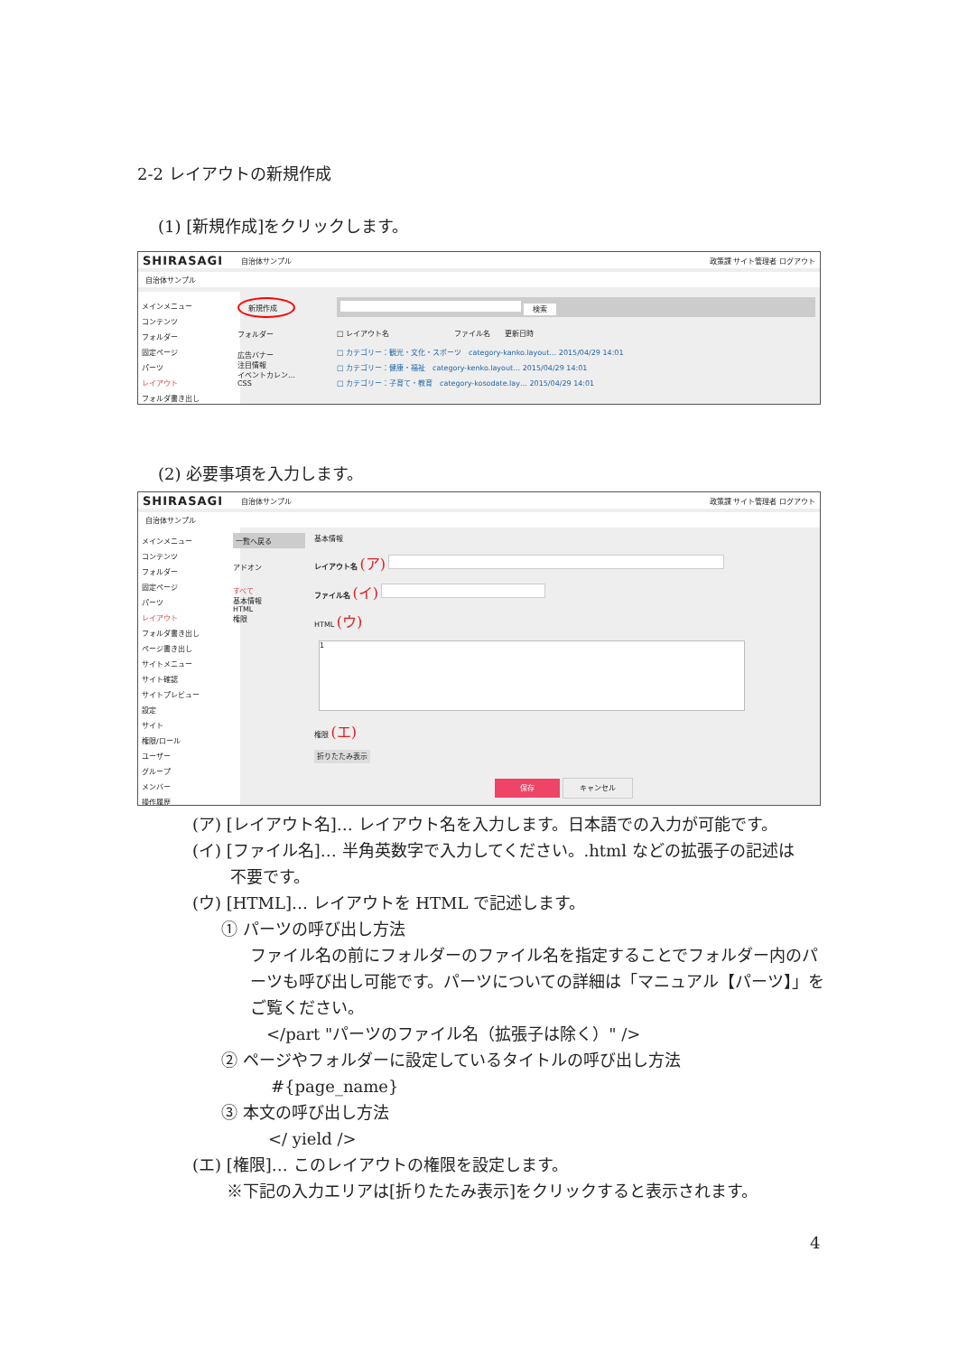2-2 レイアウトの新規作成
(1) [新規作成]をクリックします。
SHIRASAGI 自治体サンプル 政策課 サイト管理者 ログアウト
自治体サンプル
メインメニュー
コンテンツ
フォルダー
固定ページ
パーツ
レイアウト
フォルダ書き出し
新規作成
フォルダー
広告バナー
注目情報
イベントカレン…
CSS
検索
□ レイアウト名　　　　　　　　　ファイル名　　更新日時
□ カテゴリー：観光・文化・スポーツ　category-kanko.layout… 2015/04/29 14:01
□ カテゴリー：健康・福祉　category-kenko.layout… 2015/04/29 14:01
□ カテゴリー：子育て・教育　category-kosodate.lay… 2015/04/29 14:01
(2) 必要事項を入力します。
SHIRASAGI 自治体サンプル 政策課 サイト管理者 ログアウト
自治体サンプル
メインメニュー
コンテンツ
フォルダー
固定ページ
パーツ
レイアウト
フォルダ書き出し
ページ書き出し
サイトメニュー
サイト確認
サイトプレビュー
設定
サイト
権限/ロール
ユーザー
グループ
メンバー
操作履歴
一覧へ戻る
アドオン
すべて
基本情報
HTML
権限
基本情報
レイアウト名 (ア)
ファイル名 (イ)
HTML (ウ)
1
権限 (エ)
折りたたみ表示
保存 キャンセル
(ア) [レイアウト名]… レイアウト名を入力します。日本語での入力が可能です。
(イ) [ファイル名]… 半角英数字で入力してください。.html などの拡張子の記述は
　　 不要です。
(ウ) [HTML]… レイアウトを HTML で記述します。
① パーツの呼び出し方法
ファイル名の前にフォルダーのファイル名を指定することでフォルダー内のパーツも呼び出し可能です。パーツについての詳細は「マニュアル【パーツ】」をご覧ください。
　</part "パーツのファイル名（拡張子は除く）" />
② ページやフォルダーに設定しているタイトルの呼び出し方法
#{page_name}
③ 本文の呼び出し方法
</ yield />
(エ) [権限]… このレイアウトの権限を設定します。
※下記の入力エリアは[折りたたみ表示]をクリックすると表示されます。
4